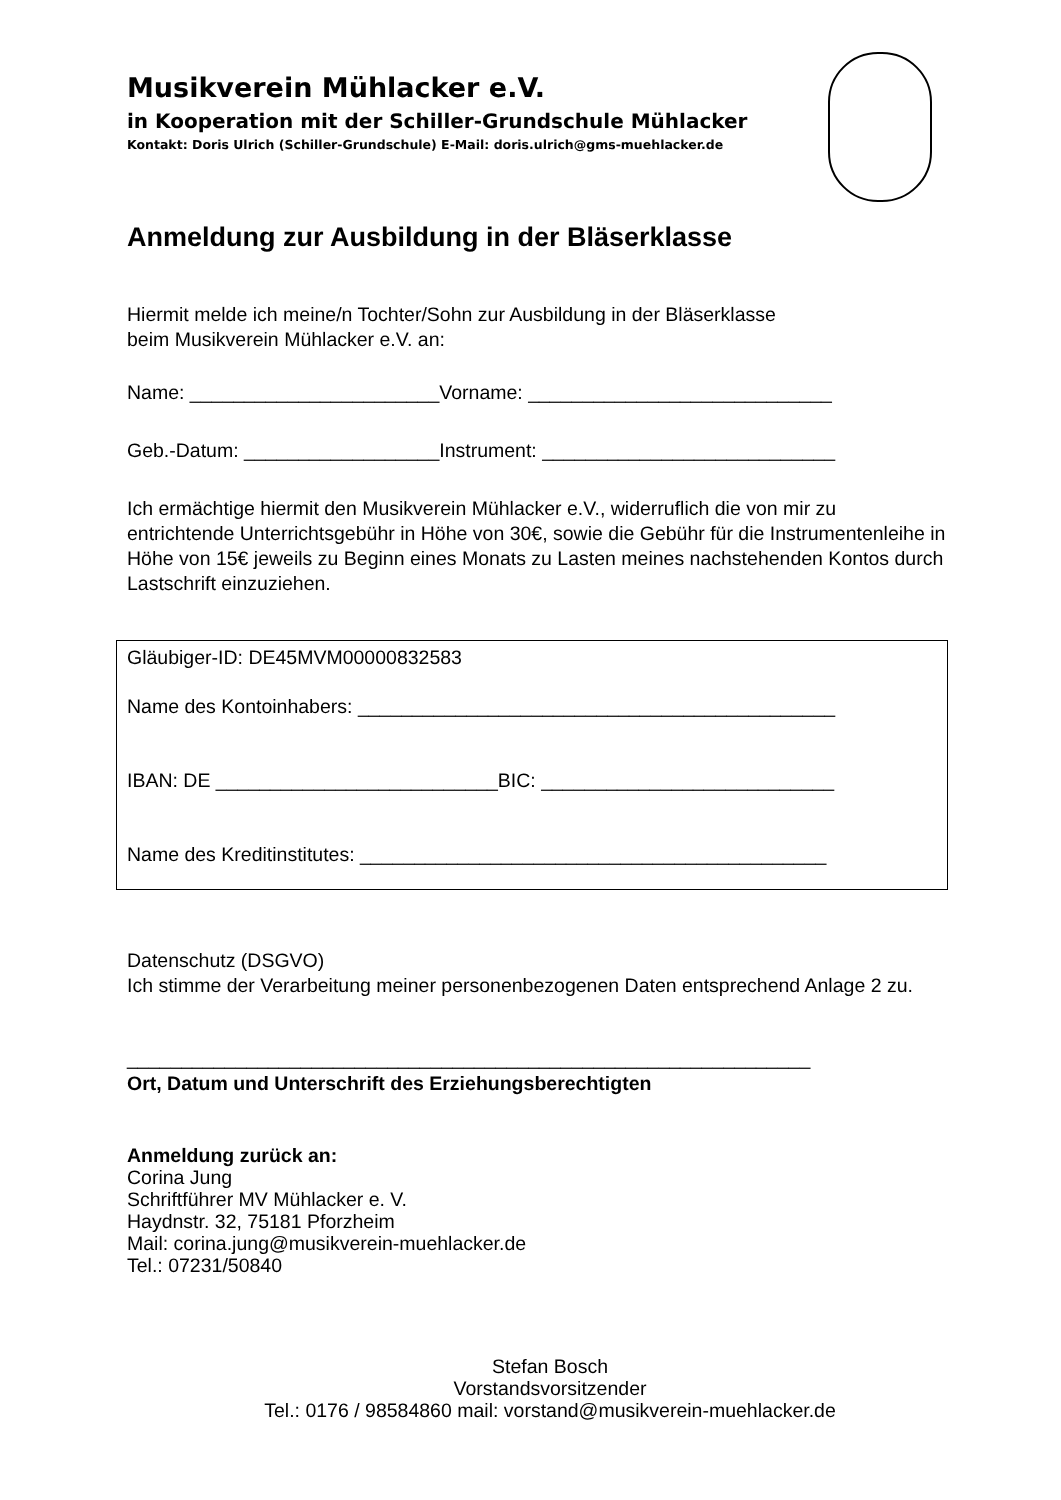Musikverein Mühlacker e.V.
in Kooperation mit der Schiller-Grundschule Mühlacker
Kontakt: Doris Ulrich (Schiller-Grundschule) E-Mail: doris.ulrich@gms-muehlacker.de
Anmeldung zur Ausbildung in der Bläserklasse
Hiermit melde ich meine/n Tochter/Sohn zur Ausbildung in der Bläserklasse
beim Musikverein Mühlacker e.V. an:
Name: _______________________Vorname: ____________________________
Geb.-Datum: __________________Instrument: ___________________________
Ich ermächtige hiermit den Musikverein Mühlacker e.V., widerruflich die von mir zu entrichtende Unterrichtsgebühr in Höhe von 30€, sowie die Gebühr für die Instrumentenleihe in Höhe von 15€ jeweils zu Beginn eines Monats zu Lasten meines nachstehenden Kontos durch Lastschrift einzuziehen.
Gläubiger-ID: DE45MVM00000832583
Name des Kontoinhabers: ____________________________________________
IBAN: DE __________________________BIC: ___________________________
Name des Kreditinstitutes: ___________________________________________
Datenschutz (DSGVO)
Ich stimme der Verarbeitung meiner personenbezogenen Daten entsprechend Anlage 2 zu.
_______________________________________________________________
Ort, Datum und Unterschrift des Erziehungsberechtigten
Anmeldung zurück an:
Corina Jung
Schriftführer MV Mühlacker e. V.
Haydnstr. 32, 75181 Pforzheim
Mail: corina.jung@musikverein-muehlacker.de
Tel.: 07231/50840
Stefan Bosch
Vorstandsvorsitzender
Tel.: 0176 / 98584860 mail: vorstand@musikverein-muehlacker.de